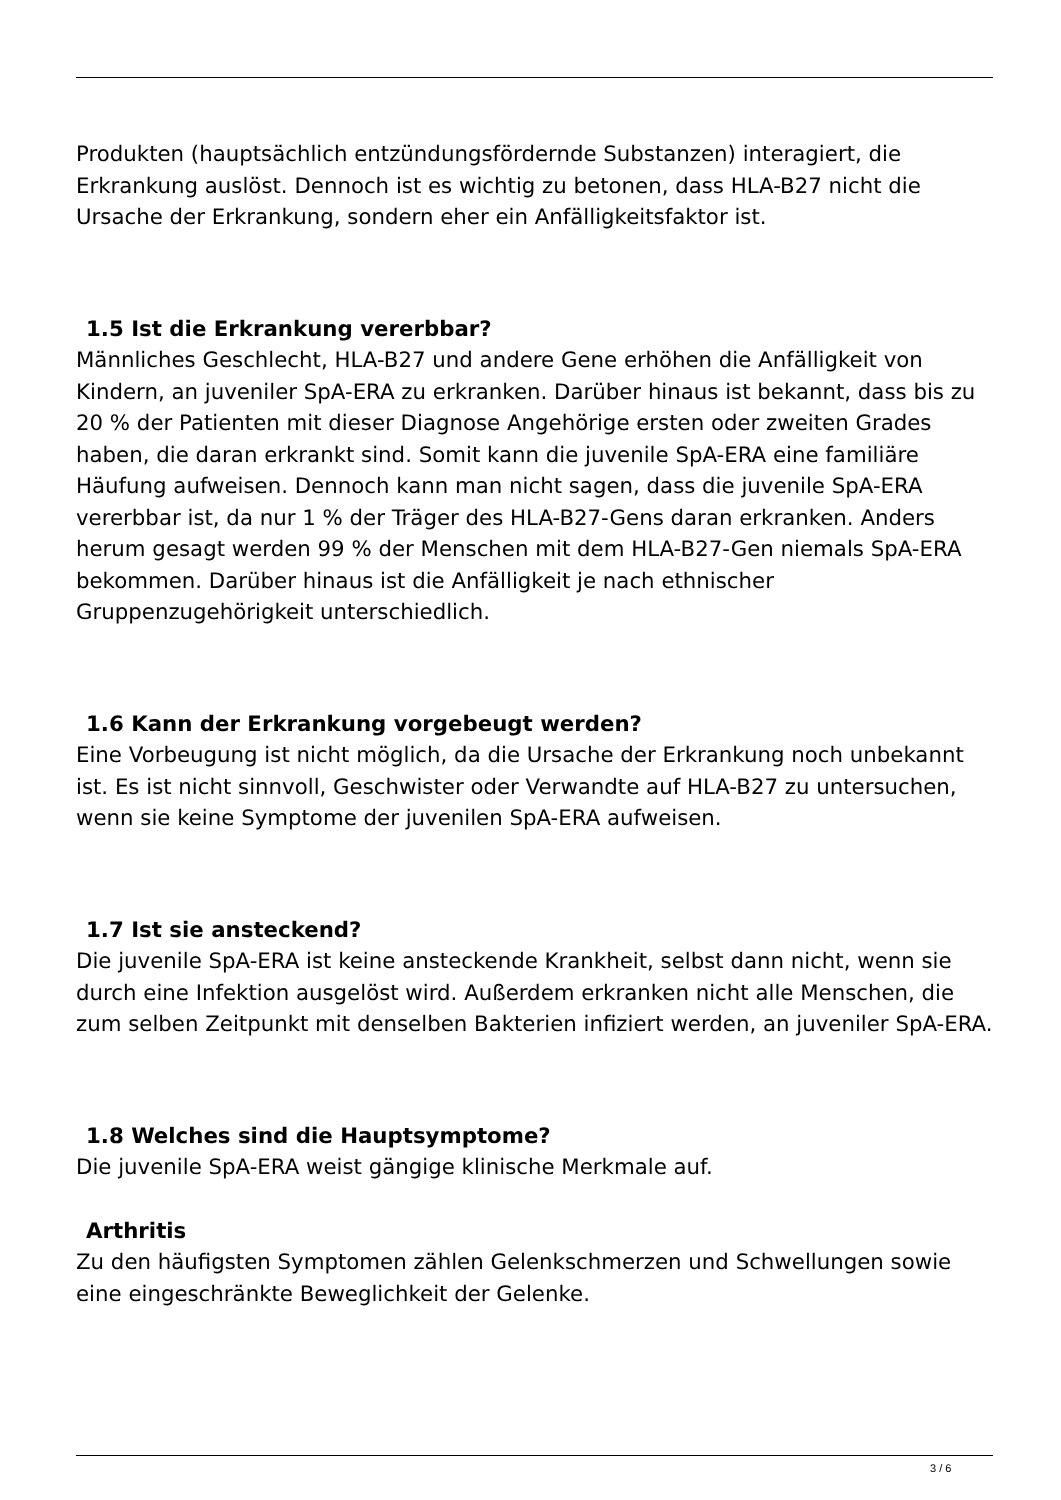Produkten (hauptsächlich entzündungsfördernde Substanzen) interagiert, die Erkrankung auslöst. Dennoch ist es wichtig zu betonen, dass HLA-B27 nicht die Ursache der Erkrankung, sondern eher ein Anfälligkeitsfaktor ist.
1.5 Ist die Erkrankung vererbbar?
Männliches Geschlecht, HLA-B27 und andere Gene erhöhen die Anfälligkeit von Kindern, an juveniler SpA-ERA zu erkranken. Darüber hinaus ist bekannt, dass bis zu 20 % der Patienten mit dieser Diagnose Angehörige ersten oder zweiten Grades haben, die daran erkrankt sind. Somit kann die juvenile SpA-ERA eine familiäre Häufung aufweisen. Dennoch kann man nicht sagen, dass die juvenile SpA-ERA vererbbar ist, da nur 1 % der Träger des HLA-B27-Gens daran erkranken. Anders herum gesagt werden 99 % der Menschen mit dem HLA-B27-Gen niemals SpA-ERA bekommen. Darüber hinaus ist die Anfälligkeit je nach ethnischer Gruppenzugehörigkeit unterschiedlich.
1.6 Kann der Erkrankung vorgebeugt werden?
Eine Vorbeugung ist nicht möglich, da die Ursache der Erkrankung noch unbekannt ist. Es ist nicht sinnvoll, Geschwister oder Verwandte auf HLA-B27 zu untersuchen, wenn sie keine Symptome der juvenilen SpA-ERA aufweisen.
1.7 Ist sie ansteckend?
Die juvenile SpA-ERA ist keine ansteckende Krankheit, selbst dann nicht, wenn sie durch eine Infektion ausgelöst wird. Außerdem erkranken nicht alle Menschen, die zum selben Zeitpunkt mit denselben Bakterien infiziert werden, an juveniler SpA-ERA.
1.8 Welches sind die Hauptsymptome?
Die juvenile SpA-ERA weist gängige klinische Merkmale auf.
Arthritis
Zu den häufigsten Symptomen zählen Gelenkschmerzen und Schwellungen sowie eine eingeschränkte Beweglichkeit der Gelenke.
3 / 6